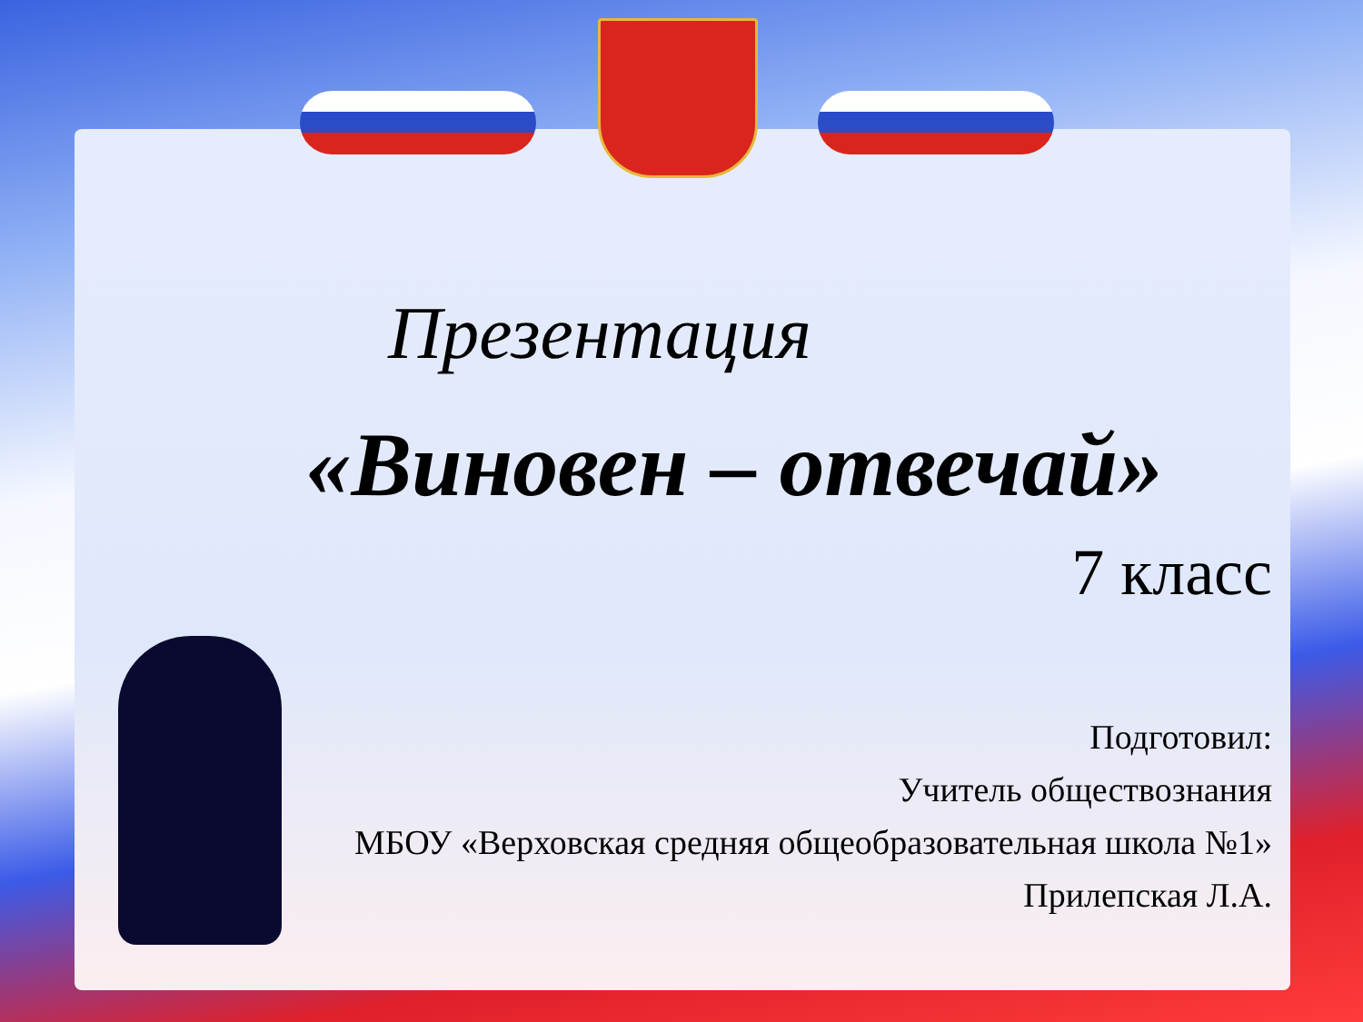Презентация
«Виновен – отвечай»
7 класс
Подготовил:
Учитель обществознания
МБОУ «Верховская средняя общеобразовательная школа №1»
Прилепская Л.А.